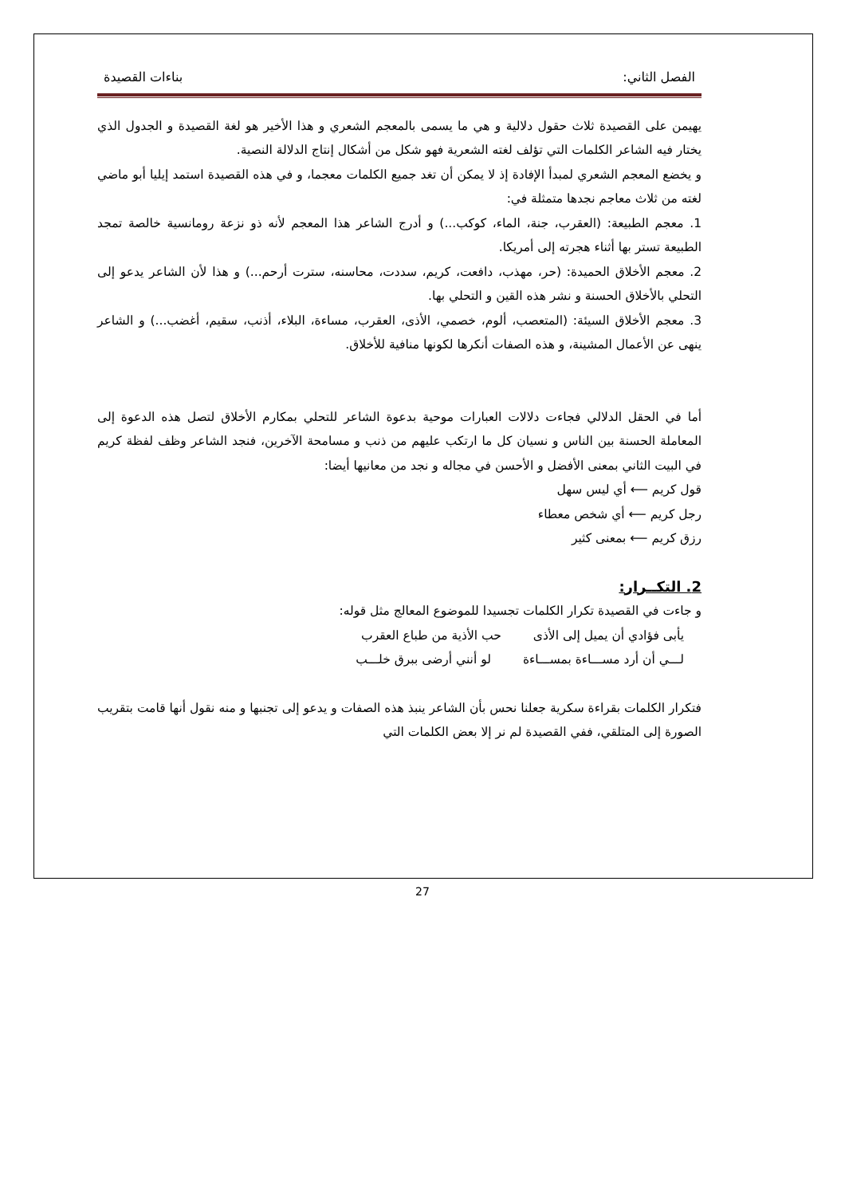الفصل الثاني: بناءات القصيدة
يهيمن على القصيدة ثلاث حقول دلالية و هي ما يسمى بالمعجم الشعري و هذا الأخير هو لغة القصيدة و الجدول الذي يختار فيه الشاعر الكلمات التي تؤلف لغته الشعرية فهو شكل من أشكال إنتاج الدلالة النصية.
و يخضع المعجم الشعري لمبدأ الإفادة إذ لا يمكن أن تغد جميع الكلمات معجما، و في هذه القصيدة استمد إيليا أبو ماضي لغته من ثلاث معاجم نجدها متمثلة في:
1. معجم الطبيعة: (العقرب، جنة، الماء، كوكب...) و أدرج الشاعر هذا المعجم لأنه ذو نزعة رومانسية خالصة تمجد الطبيعة تستر بها أثناء هجرته إلى أمريكا.
2. معجم الأخلاق الحميدة: (حر، مهذب، دافعت، كريم، سددت، محاسنه، سترت أرحم...) و هذا لأن الشاعر يدعو إلى التحلي بالأخلاق الحسنة و نشر هذه القين و التحلي بها.
3. معجم الأخلاق السيئة: (المتعصب، ألوم، خصمي، الأذى، العقرب، مساءة، البلاء، أذنب، سقيم، أغضب...) و الشاعر ينهى عن الأعمال المشينة، و هذه الصفات أنكرها لكونها منافية للأخلاق.
أما في الحقل الدلالي فجاءت دلالات العبارات موحية بدعوة الشاعر للتحلي بمكارم الأخلاق لتصل هذه الدعوة إلى المعاملة الحسنة بين الناس و نسيان كل ما ارتكب عليهم من ذنب و مسامحة الآخرين، فنجد الشاعر وظف لفظة كريم في البيت الثاني بمعنى الأفضل و الأحسن في مجاله و نجد من معانيها أيضا:
قول كريم ⟵ أي ليس سهل
رجل كريم ⟵ أي شخص معطاء
رزق كريم ⟵ بمعنى كثير
2. التكــرار:
و جاءت في القصيدة تكرار الكلمات تجسيدا للموضوع المعالج مثل قوله:
يأبى فؤادي أن يميل إلى الأذى حب الأذية من طباع العقرب
لـــي أن أرد مســـاءة بمســـاءة لو أنني أرضى ببرق خلـــب
فتكرار الكلمات بقراءة سكرية جعلنا نحس بأن الشاعر ينبذ هذه الصفات و يدعو إلى تجنبها و منه نقول أنها قامت بتقريب الصورة إلى المتلقي، ففي القصيدة لم نر إلا بعض الكلمات التي
27